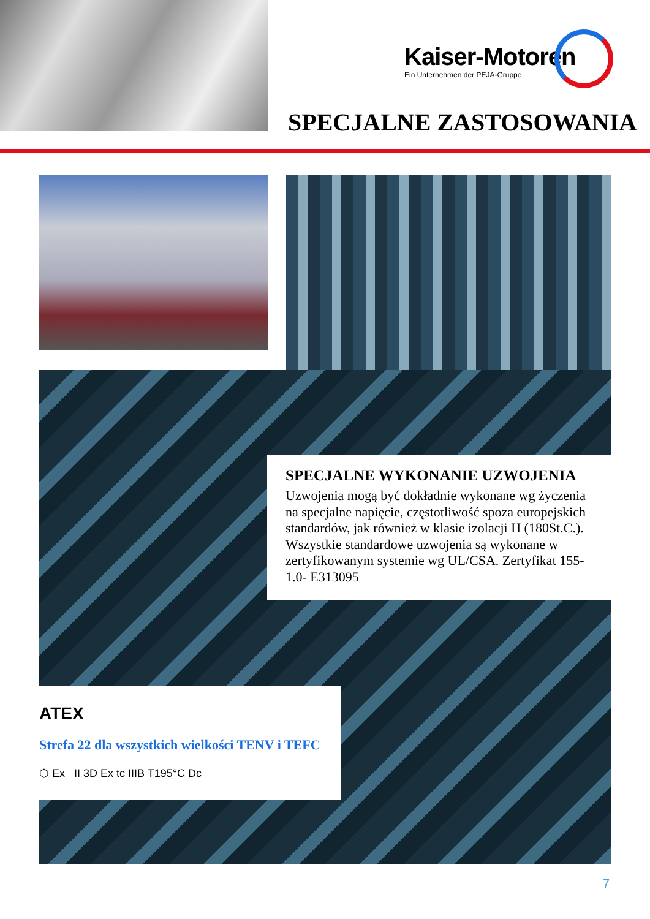Kaiser-Motoren
Ein Unternehmen der PEJA-Gruppe
SPECJALNE ZASTOSOWANIA
SPECJALNE WYKONANIE UZWOJENIA
Uzwojenia mogą być dokładnie wykonane wg życzenia na specjalne napięcie, częstotliwość spoza europejskich standardów, jak również w klasie izolacji H (180St.C.). Wszystkie standardowe uzwojenia są wykonane w zertyfikowanym systemie wg UL/CSA. Zertyfikat 155-1.0- E313095
ATEX
Strefa 22 dla wszystkich wielkości TENV i TEFC
⬡ Ex II 3D Ex tc IIIB T195°C Dc
7